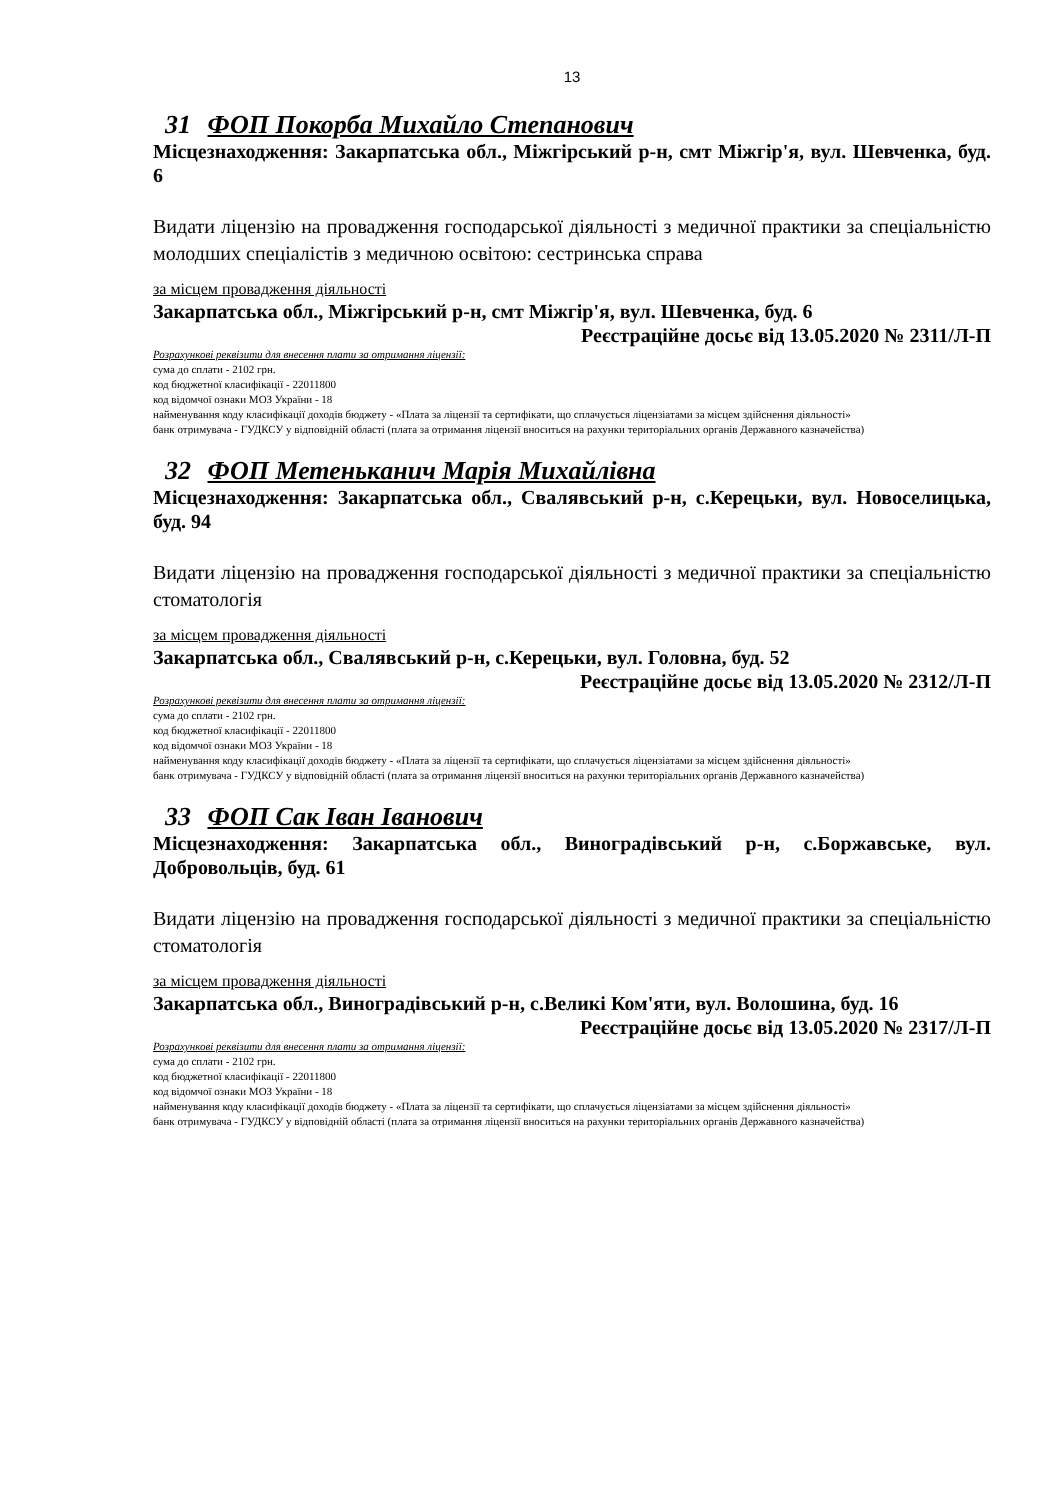13
31 ФОП Покорба Михайло Степанович
Місцезнаходження: Закарпатська обл., Міжгірський р-н, смт Міжгір'я, вул. Шевченка, буд. 6
Видати ліцензію на провадження господарської діяльності з медичної практики за спеціальністю молодших спеціалістів з медичною освітою: сестринська справа
за місцем провадження діяльності
Закарпатська обл., Міжгірський р-н, смт Міжгір'я, вул. Шевченка, буд. 6
Реєстраційне досьє від 13.05.2020 № 2311/Л-П
Розрахункові реквізити для внесення плати за отримання ліцензії:
сума до сплати - 2102 грн.
код бюджетної класифікації - 22011800
код відомчої ознаки МОЗ України - 18
найменування коду класифікації доходів бюджету - «Плата за ліцензії та сертифікати, що сплачується ліцензіатами за місцем здійснення діяльності»
банк отримувача - ГУДКСУ у відповідній області (плата за отримання ліцензії вноситься на рахунки територіальних органів Державного казначейства)
32 ФОП Метенькaнич Марія Михайлівна
Місцезнаходження: Закарпатська обл., Свалявський р-н, с.Керецьки, вул. Новоселицька, буд. 94
Видати ліцензію на провадження господарської діяльності з медичної практики за спеціальністю стоматологія
за місцем провадження діяльності
Закарпатська обл., Свалявський р-н, с.Керецьки, вул. Головна, буд. 52
Реєстраційне досьє від 13.05.2020 № 2312/Л-П
Розрахункові реквізити для внесення плати за отримання ліцензії:
сума до сплати - 2102 грн.
код бюджетної класифікації - 22011800
код відомчої ознаки МОЗ України - 18
найменування коду класифікації доходів бюджету - «Плата за ліцензії та сертифікати, що сплачується ліцензіатами за місцем здійснення діяльності»
банк отримувача - ГУДКСУ у відповідній області (плата за отримання ліцензії вноситься на рахунки територіальних органів Державного казначейства)
33 ФОП Сак Іван Іванович
Місцезнаходження: Закарпатська обл., Виноградівський р-н, с.Боржавське, вул. Добровольців, буд. 61
Видати ліцензію на провадження господарської діяльності з медичної практики за спеціальністю стоматологія
за місцем провадження діяльності
Закарпатська обл., Виноградівський р-н, с.Великі Ком'яти, вул. Волошина, буд. 16
Реєстраційне досьє від 13.05.2020 № 2317/Л-П
Розрахункові реквізити для внесення плати за отримання ліцензії:
сума до сплати - 2102 грн.
код бюджетної класифікації - 22011800
код відомчої ознаки МОЗ України - 18
найменування коду класифікації доходів бюджету - «Плата за ліцензії та сертифікати, що сплачується ліцензіатами за місцем здійснення діяльності»
банк отримувача - ГУДКСУ у відповідній області (плата за отримання ліцензії вноситься на рахунки територіальних органів Державного казначейства)